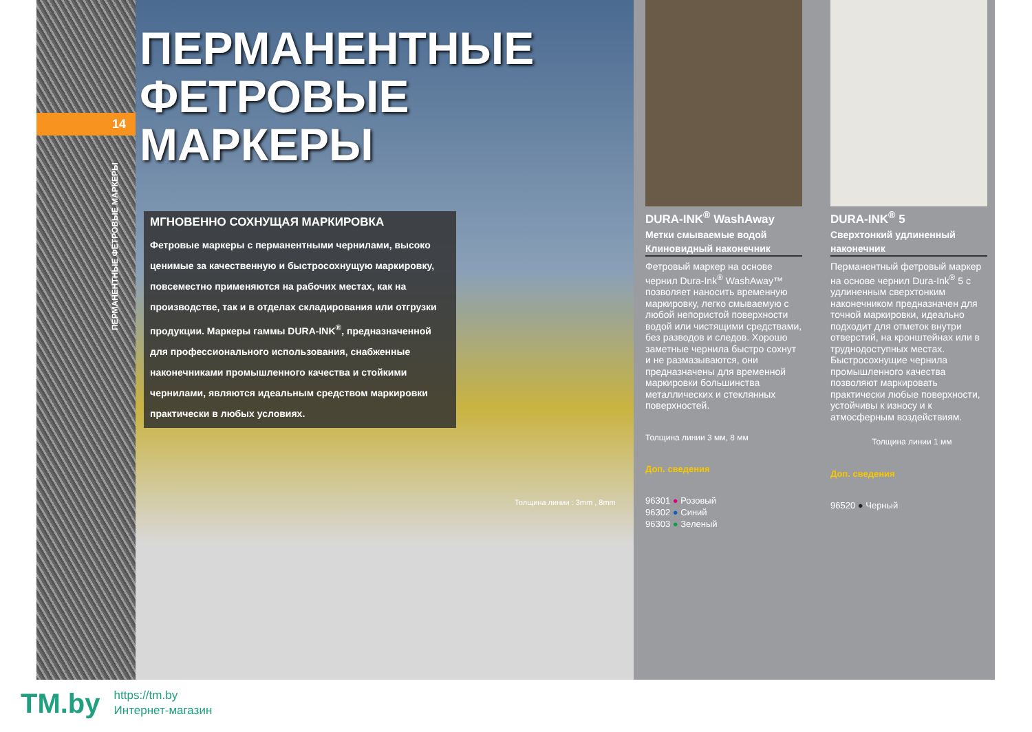14
ПЕРМАНЕНТНЫЕ ФЕТРОВЫЕ МАРКЕРЫ
ПЕРМАНЕНТНЫЕ
ФЕТРОВЫЕ
МАРКЕРЫ
МГНОВЕННО СОХНУЩАЯ МАРКИРОВКА
Фетровые маркеры с перманентными чернилами, высоко ценимые за качественную и быстросохнущую маркировку, повсеместно применяются на рабочих местах, как на производстве, так и в отделах складирования или отгрузки продукции. Маркеры гаммы DURA-INK<sup>®</sup>, предназначенной для профессионального использования, снабженные наконечниками промышленного качества и стойкими чернилами, являются идеальным средством маркировки практически в любых условиях.
Толщина линии : 3mm , 8mm
DURA-INK<sup>®</sup> WashAway
Метки смываемые водой
Клиновидный наконечник
Фетровый маркер на основе чернил Dura-Ink<sup>®</sup> WashAway™ позволяет наносить временную маркировку, легко смываемую с любой непористой поверхности водой или чистящими средствами, без разводов и следов. Хорошо заметные чернила быстро сохнут и не размазываются, они предназначены для временной маркировки большинства металлических и стеклянных поверхностей.
Толщина линии 3 мм, 8 мм
Доп. сведения
96301 ● Розовый
96302 ● Синий
96303 ● Зеленый
DURA-INK<sup>®</sup> 5
Сверхтонкий удлиненный
наконечник
Перманентный фетровый маркер на основе чернил Dura-Ink<sup>®</sup> 5 с удлиненным сверхтонким наконечником предназначен для точной маркировки, идеально подходит для отметок внутри отверстий, на кронштейнах или в труднодоступных местах. Быстросохнущие чернила промышленного качества позволяют маркировать практически любые поверхности, устойчивы к износу и к атмосферным воздействиям.
Толщина линии 1 мм
Доп. сведения
96520 ● Черный
TM.by
https://tm.by
Интернет-магазин